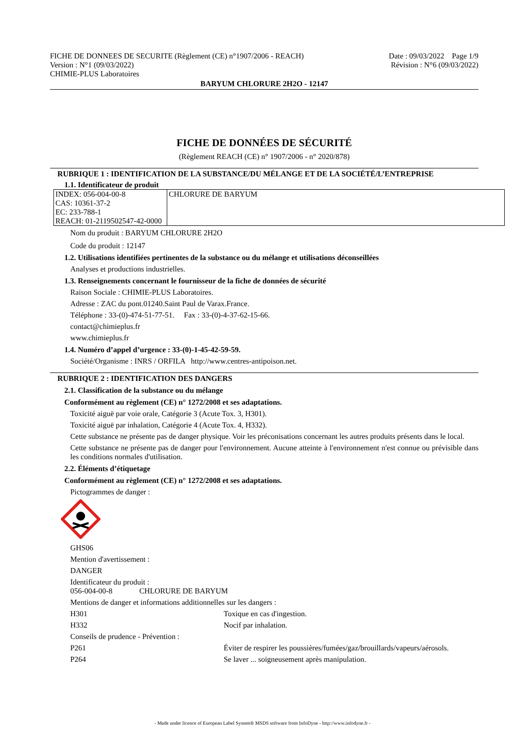FICHE DE DONNEES DE SECURITE (Règlement (CE) n°1907/2006 - REACH)
Version : N°1 (09/03/2022)
CHIMIE-PLUS Laboratoires
Date : 09/03/2022 Page 1/9
Révision : N°6 (09/03/2022)
BARYUM CHLORURE 2H2O - 12147
FICHE DE DONNÉES DE SÉCURITÉ
(Règlement REACH (CE) n° 1907/2006 - n° 2020/878)
RUBRIQUE 1 : IDENTIFICATION DE LA SUBSTANCE/DU MÉLANGE ET DE LA SOCIÉTÉ/L’ENTREPRISE
1.1. Identificateur de produit
| INDEX: 056-004-00-8 CAS: 10361-37-2 EC: 233-788-1 REACH: 01-2119502547-42-0000 | CHLORURE DE BARYUM |
Nom du produit : BARYUM CHLORURE 2H2O
Code du produit : 12147
1.2. Utilisations identifiées pertinentes de la substance ou du mélange et utilisations déconseillées
Analyses et productions industrielles.
1.3. Renseignements concernant le fournisseur de la fiche de données de sécurité
Raison Sociale : CHIMIE-PLUS Laboratoires.
Adresse : ZAC du pont.01240.Saint Paul de Varax.France.
Téléphone : 33-(0)-474-51-77-51. Fax : 33-(0)-4-37-62-15-66.
contact@chimieplus.fr
www.chimieplus.fr
1.4. Numéro d’appel d’urgence : 33-(0)-1-45-42-59-59.
Société/Organisme : INRS / ORFILA http://www.centres-antipoison.net.
RUBRIQUE 2 : IDENTIFICATION DES DANGERS
2.1. Classification de la substance ou du mélange
Conformément au règlement (CE) n° 1272/2008 et ses adaptations.
Toxicité aiguë par voie orale, Catégorie 3 (Acute Tox. 3, H301).
Toxicité aiguë par inhalation, Catégorie 4 (Acute Tox. 4, H332).
Cette substance ne présente pas de danger physique. Voir les préconisations concernant les autres produits présents dans le local.
Cette substance ne présente pas de danger pour l'environnement. Aucune atteinte à l'environnement n'est connue ou prévisible dans les conditions normales d'utilisation.
2.2. Éléments d’étiquetage
Conformément au règlement (CE) n° 1272/2008 et ses adaptations.
Pictogrammes de danger :
GHS06
Mention d'avertissement :
DANGER
Identificateur du produit :
056-004-00-8 CHLORURE DE BARYUM
Mentions de danger et informations additionnelles sur les dangers :
H301 Toxique en cas d'ingestion.
H332 Nocif par inhalation.
Conseils de prudence - Prévention :
P261 Éviter de respirer les poussières/fumées/gaz/brouillards/vapeurs/aérosols.
P264 Se laver ... soigneusement après manipulation.
- Made under licence of European Label System® MSDS software from InfoDyne - http://www.infodyne.fr -